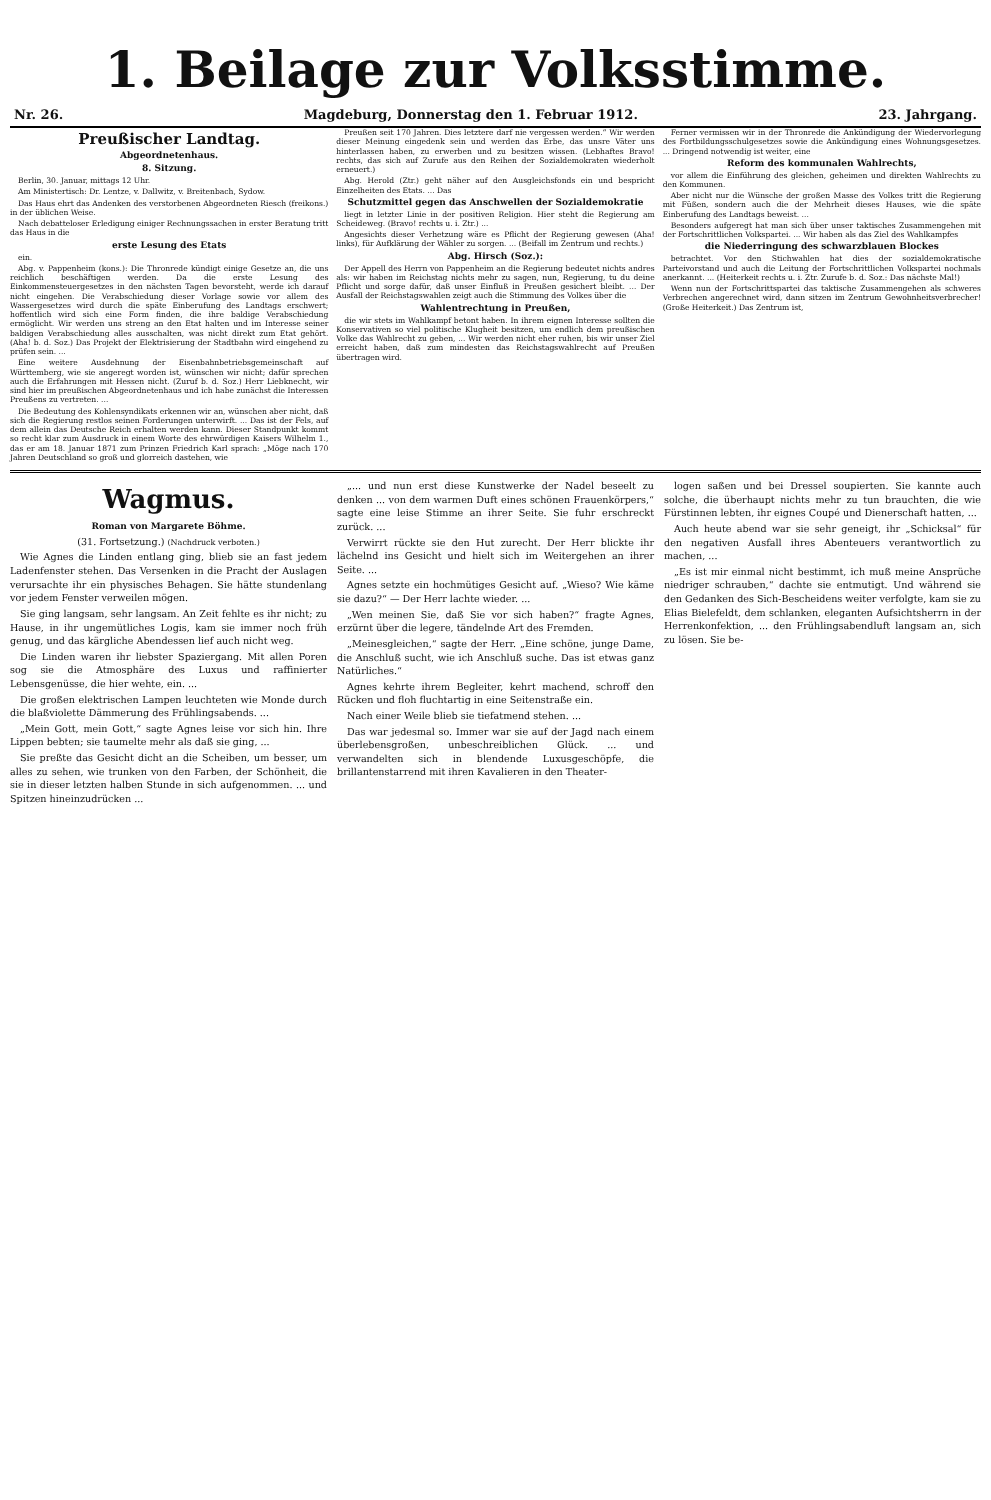1. Beilage zur Volksstimme.
Nr. 26. Magdeburg, Donnerstag den 1. Februar 1912. 23. Jahrgang.
Preußischer Landtag.
Abgeordnetenhaus.
8. Sitzung.
Berlin, 30. Januar, mittags 12 Uhr.
Am Ministertisch: Dr. Lentze, v. Dallwitz, v. Breitenbach, Sydow.
Das Haus ehrt das Andenken des verstorbenen Abgeordneten Riesch (freikons.) in der üblichen Weise.
Nach debatteloser Erledigung einiger Rechnungssachen in erster Beratung tritt das Haus in die
erste Lesung des Etats
ein.
Abg. v. Pappenheim (kons.): Die Thronrede kündigt einige Gesetze an, die uns reichlich beschäftigen werden. Da die erste Lesung des Einkommensteuergesetzes in den nächsten Tagen bevorsteht, werde ich darauf nicht eingehen. Die Verabschiedung dieser Vorlage sowie vor allem des Wassergesetzes wird durch die späte Einberufung des Landtags erschwert; hoffentlich wird sich eine Form finden, die ihre baldige Verabschiedung ermöglicht. Wir werden uns streng an den Etat halten und im Interesse seiner baldigen Verabschiedung alles ausschalten, was nicht direkt zum Etat gehört. (Aha! b. d. Soz.) Das Projekt der Elektrisierung der Stadtbahn wird eingehend zu prüfen sein. ...
Eine weitere Ausdehnung der Eisenbahnbetriebsgemeinschaft auf Württemberg, wie sie angeregt worden ist, wünschen wir nicht; dafür sprechen auch die Erfahrungen mit Hessen nicht. (Zuruf b. d. Soz.) Herr Liebknecht, wir sind hier im preußischen Abgeordnetenhaus und ich habe zunächst die Interessen Preußens zu vertreten. ...
Die Bedeutung des Kohlensyndikats erkennen wir an, wünschen aber nicht, daß sich die Regierung restlos seinen Forderungen unterwirft. ... Das ist der Fels, auf dem allein das Deutsche Reich erhalten werden kann. Dieser Standpunkt kommt so recht klar zum Ausdruck in einem Worte des ehrwürdigen Kaisers Wilhelm 1., das er am 18. Januar 1871 zum Prinzen Friedrich Karl sprach: „Möge nach 170 Jahren Deutschland so groß und glorreich dastehen, wie
Preußen seit 170 Jahren. Dies letztere darf nie vergessen werden.“ Wir werden dieser Meinung eingedenk sein und werden das Erbe, das unsre Väter uns hinterlassen haben, zu erwerben und zu besitzen wissen. (Lebhaftes Bravo! rechts, das sich auf Zurufe aus den Reihen der Sozialdemokraten wiederholt erneuert.)
Abg. Herold (Ztr.) geht näher auf den Ausgleichsfonds ein und bespricht Einzelheiten des Etats. ... Das
Schutzmittel gegen das Anschwellen der Sozialdemokratie
liegt in letzter Linie in der positiven Religion. Hier steht die Regierung am Scheideweg. (Bravo! rechts u. i. Ztr.) ...
Angesichts dieser Verhetzung wäre es Pflicht der Regierung gewesen (Aha! links), für Aufklärung der Wähler zu sorgen. ... (Beifall im Zentrum und rechts.)
Abg. Hirsch (Soz.):
Der Appell des Herrn von Pappenheim an die Regierung bedeutet nichts andres als: wir haben im Reichstag nichts mehr zu sagen, nun, Regierung, tu du deine Pflicht und sorge dafür, daß unser Einfluß in Preußen gesichert bleibt. ... Der Ausfall der Reichstagswahlen zeigt auch die Stimmung des Volkes über die
Wahlentrechtung in Preußen,
die wir stets im Wahlkampf betont haben. In ihrem eignen Interesse sollten die Konservativen so viel politische Klugheit besitzen, um endlich dem preußischen Volke das Wahlrecht zu geben, ... Wir werden nicht eher ruhen, bis wir unser Ziel erreicht haben, daß zum mindesten das Reichstagswahlrecht auf Preußen übertragen wird.
Ferner vermissen wir in der Thronrede die Ankündigung der Wiedervorlegung des Fortbildungsschulgesetzes sowie die Ankündigung eines Wohnungsgesetzes. ... Dringend notwendig ist weiter, eine
Reform des kommunalen Wahlrechts,
vor allem die Einführung des gleichen, geheimen und direkten Wahlrechts zu den Kommunen.
Aber nicht nur die Wünsche der großen Masse des Volkes tritt die Regierung mit Füßen, sondern auch die der Mehrheit dieses Hauses, wie die späte Einberufung des Landtags beweist. ...
Besonders aufgeregt hat man sich über unser taktisches Zusammengehen mit der Fortschrittlichen Volkspartei. ... Wir haben als das Ziel des Wahlkampfes
die Niederringung des schwarzblauen Blockes
betrachtet. Vor den Stichwahlen hat dies der sozialdemokratische Parteivorstand und auch die Leitung der Fortschrittlichen Volkspartei nochmals anerkannt. ... (Heiterkeit rechts u. i. Ztr. Zurufe b. d. Soz.: Das nächste Mal!)
Wenn nun der Fortschrittspartei das taktische Zusammengehen als schweres Verbrechen angerechnet wird, dann sitzen im Zentrum Gewohnheitsverbrecher! (Große Heiterkeit.) Das Zentrum ist,
Wagmus.
Roman von Margarete Böhme.
(31. Fortsetzung.) (Nachdruck verboten.)
Wie Agnes die Linden entlang ging, blieb sie an fast jedem Ladenfenster stehen. Das Versenken in die Pracht der Auslagen verursachte ihr ein physisches Behagen. Sie hätte stundenlang vor jedem Fenster verweilen mögen.
Sie ging langsam, sehr langsam. An Zeit fehlte es ihr nicht; zu Hause, in ihr ungemütliches Logis, kam sie immer noch früh genug, und das kärgliche Abendessen lief auch nicht weg.
Die Linden waren ihr liebster Spaziergang. Mit allen Poren sog sie die Atmosphäre des Luxus und raffinierter Lebensgenüsse, die hier wehte, ein. ...
Die großen elektrischen Lampen leuchteten wie Monde durch die blaßviolette Dämmerung des Frühlingsabends. ...
„Mein Gott, mein Gott,“ sagte Agnes leise vor sich hin. Ihre Lippen bebten; sie taumelte mehr als daß sie ging, ...
Sie preßte das Gesicht dicht an die Scheiben, um besser, um alles zu sehen, wie trunken von den Farben, der Schönheit, die sie in dieser letzten halben Stunde in sich aufgenommen. ... und Spitzen hineinzudrücken ...
„... und nun erst diese Kunstwerke der Nadel beseelt zu denken ... von dem warmen Duft eines schönen Frauenkörpers,“ sagte eine leise Stimme an ihrer Seite. Sie fuhr erschreckt zurück. ...
Verwirrt rückte sie den Hut zurecht. Der Herr blickte ihr lächelnd ins Gesicht und hielt sich im Weitergehen an ihrer Seite. ...
Agnes setzte ein hochmütiges Gesicht auf. „Wieso? Wie käme sie dazu?“ — Der Herr lachte wieder. ...
„Wen meinen Sie, daß Sie vor sich haben?“ fragte Agnes, erzürnt über die legere, tändelnde Art des Fremden.
„Meinesgleichen,“ sagte der Herr. „Eine schöne, junge Dame, die Anschluß sucht, wie ich Anschluß suche. Das ist etwas ganz Natürliches.“
Agnes kehrte ihrem Begleiter, kehrt machend, schroff den Rücken und floh fluchtartig in eine Seitenstraße ein.
Nach einer Weile blieb sie tiefatmend stehen. ...
Das war jedesmal so. Immer war sie auf der Jagd nach einem überlebensgroßen, unbeschreiblichen Glück. ... und verwandelten sich in blendende Luxusgeschöpfe, die brillantenstarrend mit ihren Kavalieren in den Theater-
logen saßen und bei Dressel soupierten. Sie kannte auch solche, die überhaupt nichts mehr zu tun brauchten, die wie Fürstinnen lebten, ihr eignes Coupé und Dienerschaft hatten, ...
Auch heute abend war sie sehr geneigt, ihr „Schicksal“ für den negativen Ausfall ihres Abenteuers verantwortlich zu machen, ...
„Es ist mir einmal nicht bestimmt, ich muß meine Ansprüche niedriger schrauben,“ dachte sie entmutigt. Und während sie den Gedanken des Sich-Bescheidens weiter verfolgte, kam sie zu Elias Bielefeldt, dem schlanken, eleganten Aufsichtsherrn in der Herrenkonfektion, ... den Frühlingsabendluft langsam an, sich zu lösen. Sie be-